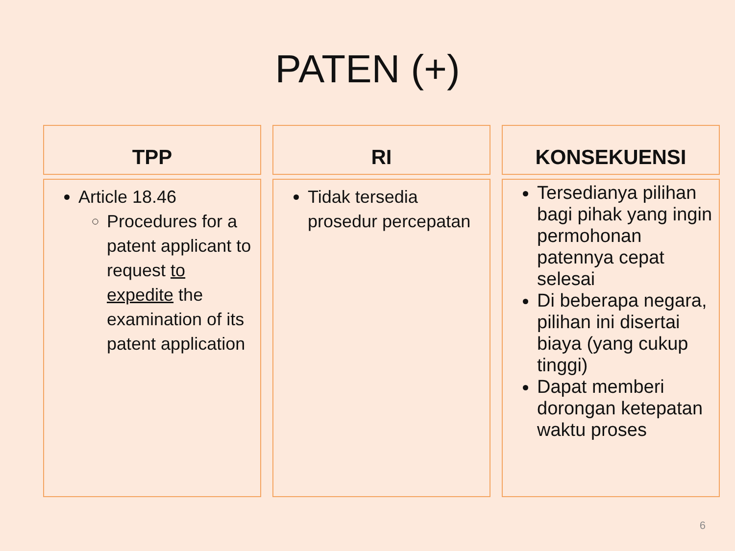PATEN (+)
TPP
Article 18.46
Procedures for a patent applicant to request to expedite the examination of its patent application
RI
Tidak tersedia prosedur percepatan
KONSEKUENSI
Tersedianya pilihan bagi pihak yang ingin permohonan patennya cepat selesai
Di beberapa negara, pilihan ini disertai biaya (yang cukup tinggi)
Dapat memberi dorongan ketepatan waktu proses
6